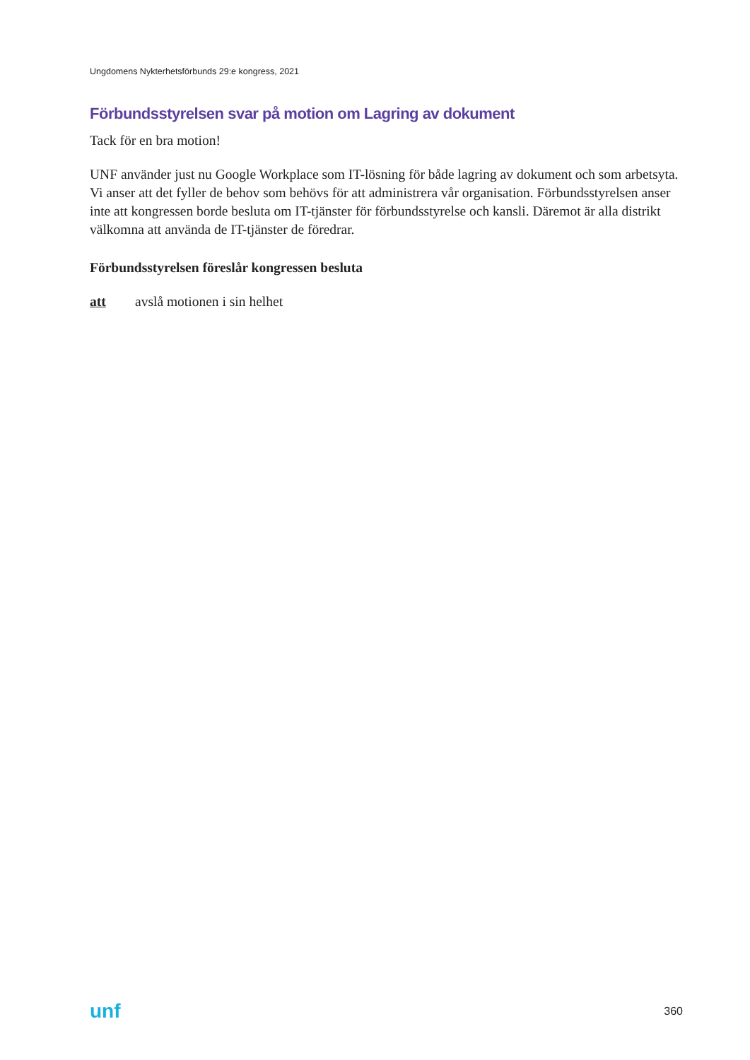Ungdomens Nykterhetsförbunds 29:e kongress, 2021
Förbundsstyrelsen svar på motion om Lagring av dokument
Tack för en bra motion!
UNF använder just nu Google Workplace som IT-lösning för både lagring av dokument och som arbetsyta. Vi anser att det fyller de behov som behövs för att administrera vår organisation. Förbundsstyrelsen anser inte att kongressen borde besluta om IT-tjänster för förbundsstyrelse och kansli. Däremot är alla distrikt välkomna att använda de IT-tjänster de föredrar.
Förbundsstyrelsen föreslår kongressen besluta
att avslå motionen i sin helhet
unf 360